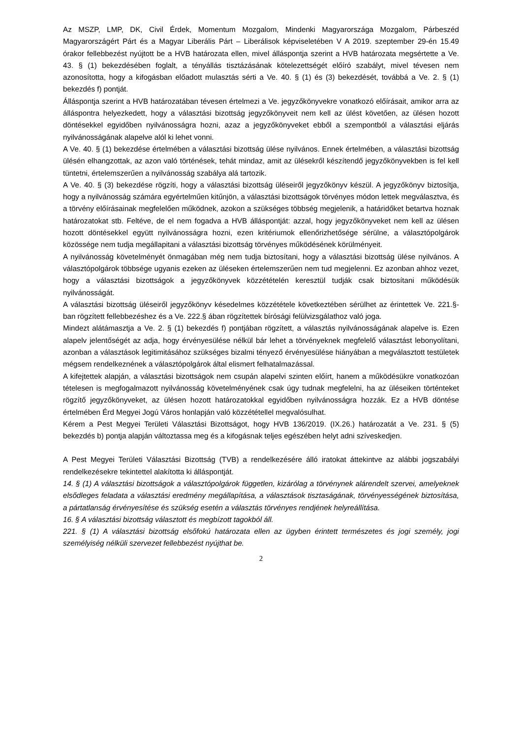Az MSZP, LMP, DK, Civil Érdek, Momentum Mozgalom, Mindenki Magyarországa Mozgalom, Párbeszéd Magyarországért Párt és a Magyar Liberális Párt – Liberálisok képviseletében V A 2019. szeptember 29-én 15.49 órakor fellebbezést nyújtott be a HVB határozata ellen, mivel álláspontja szerint a HVB határozata megsértette a Ve. 43. § (1) bekezdésében foglalt, a tényállás tisztázásának kötelezettségét előíró szabályt, mivel tévesen nem azonosította, hogy a kifogásban előadott mulasztás sérti a Ve. 40. § (1) és (3) bekezdését, továbbá a Ve. 2. § (1) bekezdés f) pontját.
Álláspontja szerint a HVB határozatában tévesen értelmezi a Ve. jegyzőkönyvekre vonatkozó előírásait, amikor arra az álláspontra helyezkedett, hogy a választási bizottság jegyzőkönyveit nem kell az ülést követően, az ülésen hozott döntésekkel egyidőben nyilvánosságra hozni, azaz a jegyzőkönyveket ebből a szempontból a választási eljárás nyilvánosságának alapelve alól ki lehet vonni.
A Ve. 40. § (1) bekezdése értelmében a választási bizottság ülése nyilvános. Ennek értelmében, a választási bizottság ülésén elhangzottak, az azon való történések, tehát mindaz, amit az ülésekről készítendő jegyzőkönyvekben is fel kell tüntetni, értelemszerűen a nyilvánosság szabálya alá tartozik.
A Ve. 40. § (3) bekezdése rögzíti, hogy a választási bizottság üléseiről jegyzőkönyv készül. A jegyzőkönyv biztosítja, hogy a nyilvánosság számára egyértelműen kitűnjön, a választási bizottságok törvényes módon lettek megválasztva, és a törvény előírásainak megfelelően működnek, azokon a szükséges többség megjelenik, a határidőket betartva hoznak határozatokat stb. Feltéve, de el nem fogadva a HVB álláspontját: azzal, hogy jegyzőkönyveket nem kell az ülésen hozott döntésekkel együtt nyilvánosságra hozni, ezen kritériumok ellenőrizhetősége sérülne, a választópolgárok közössége nem tudja megállapitani a választási bizottság törvényes működésének körülményeit.
A nyilvánosság követelményét önmagában még nem tudja biztosítani, hogy a választási bizottság ülése nyilvános. A választópolgárok többsége ugyanis ezeken az üléseken értelemszerűen nem tud megjelenni. Ez azonban ahhoz vezet, hogy a választási bizottságok a jegyzőkönyvek közzétételén keresztül tudják csak biztosítani működésük nyilvánosságát.
A választási bizottság üléseiről jegyzőkönyv késedelmes közzététele következtében sérülhet az érintettek Ve. 221.§-ban rögzített fellebbezéshez és a Ve. 222.§ ában rögzítettek bírósági felülvizsgálathoz való joga.
Mindezt alátámasztja a Ve. 2. § (1) bekezdés f) pontjában rögzített, a választás nyilvánosságának alapelve is. Ezen alapelv jelentőségét az adja, hogy érvényesülése nélkül bár lehet a törvényeknek megfelelő választást lebonyolítani, azonban a választások legitimitásához szükséges bizalmi tényező érvényesülése hiányában a megválasztott testületek mégsem rendelkeznének a választópolgárok által elismert felhatalmazással.
A kifejtettek alapján, a választási bizottságok nem csupán alapelvi szinten előírt, hanem a működésükre vonatkozóan tételesen is megfogalmazott nyilvánosság követelményének csak úgy tudnak megfelelni, ha az üléseiken történteket rögzítő jegyzőkönyveket, az ülésen hozott határozatokkal egyidőben nyilvánosságra hozzák. Ez a HVB döntése értelmében Érd Megyei Jogú Város honlapján való közzététellel megvalósulhat.
Kérem a Pest Megyei Területi Választási Bizottságot, hogy HVB 136/2019. (IX.26.) határozatát a Ve. 231. § (5) bekezdés b) pontja alapján változtassa meg és a kifogásnak teljes egészében helyt adni szíveskedjen.
A Pest Megyei Területi Választási Bizottság (TVB) a rendelkezésére álló iratokat áttekintve az alábbi jogszabályi rendelkezésekre tekintettel alakította ki álláspontját.
14. § (1) A választási bizottságok a választópolgárok független, kizárólag a törvénynek alárendelt szervei, amelyeknek elsődleges feladata a választási eredmény megállapítása, a választások tisztaságának, törvényességének biztosítása, a pártatlanság érvényesítése és szükség esetén a választás törvényes rendjének helyreállítása.
16. § A választási bizottság választott és megbízott tagokból áll.
221. § (1) A választási bizottság elsőfokú határozata ellen az ügyben érintett természetes és jogi személy, jogi személyiség nélküli szervezet fellebbezést nyújthat be.
2